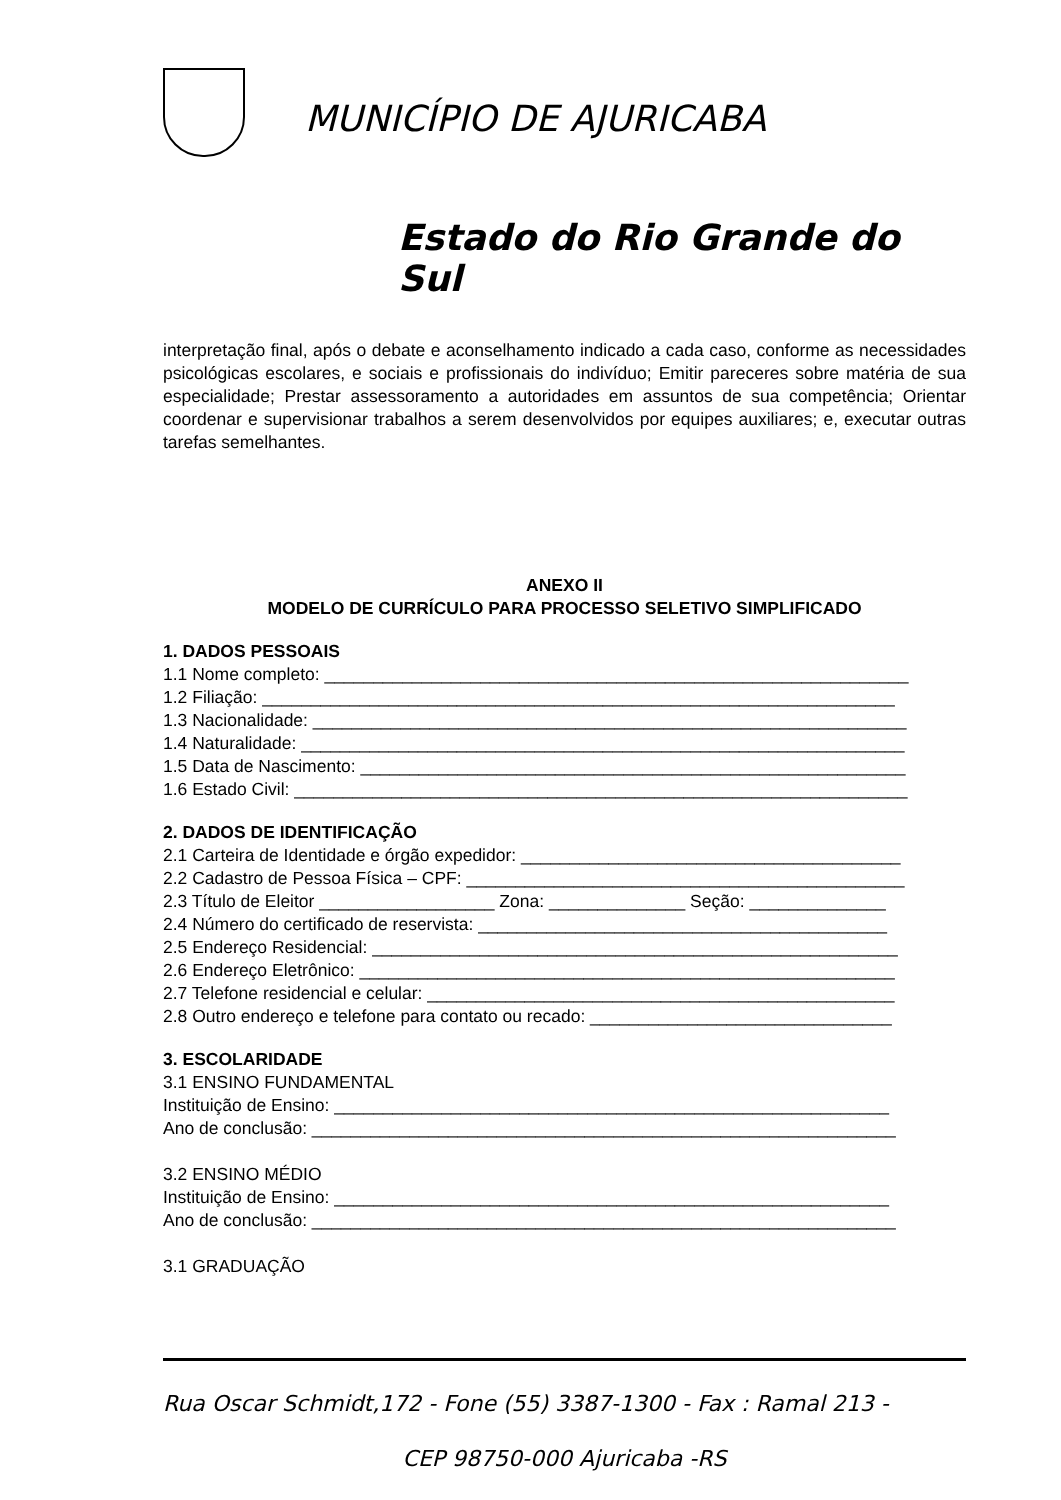MUNICÍPIO DE AJURICABA
Estado do Rio Grande do Sul
interpretação final, após o debate e aconselhamento indicado a cada caso, conforme as necessidades psicológicas escolares, e sociais e profissionais do indivíduo; Emitir pareceres sobre matéria de sua especialidade; Prestar assessoramento a autoridades em assuntos de sua competência; Orientar coordenar e supervisionar trabalhos a serem desenvolvidos por equipes auxiliares; e, executar outras tarefas semelhantes.
ANEXO II
MODELO DE CURRÍCULO PARA PROCESSO SELETIVO SIMPLIFICADO
1. DADOS PESSOAIS
1.1 Nome completo: ____________________________________________________________
1.2 Filiação: _________________________________________________________________
1.3 Nacionalidade: _____________________________________________________________
1.4 Naturalidade: ______________________________________________________________
1.5 Data de Nascimento: ________________________________________________________
1.6 Estado Civil: _______________________________________________________________
2. DADOS DE IDENTIFICAÇÃO
2.1 Carteira de Identidade e órgão expedidor: _______________________________________
2.2 Cadastro de Pessoa Física – CPF: _____________________________________________
2.3 Título de Eleitor __________________ Zona: ______________ Seção: ______________
2.4 Número do certificado de reservista: __________________________________________
2.5 Endereço Residencial: ______________________________________________________
2.6 Endereço Eletrônico: _______________________________________________________
2.7 Telefone residencial e celular: ________________________________________________
2.8 Outro endereço e telefone para contato ou recado: _______________________________
3. ESCOLARIDADE
3.1 ENSINO FUNDAMENTAL
Instituição de Ensino: _________________________________________________________
Ano de conclusão: ____________________________________________________________
3.2 ENSINO MÉDIO
Instituição de Ensino: _________________________________________________________
Ano de conclusão: ____________________________________________________________
3.1 GRADUAÇÃO
Rua Oscar Schmidt,172 - Fone (55) 3387-1300 - Fax : Ramal 213 -
CEP 98750-000 Ajuricaba -RS